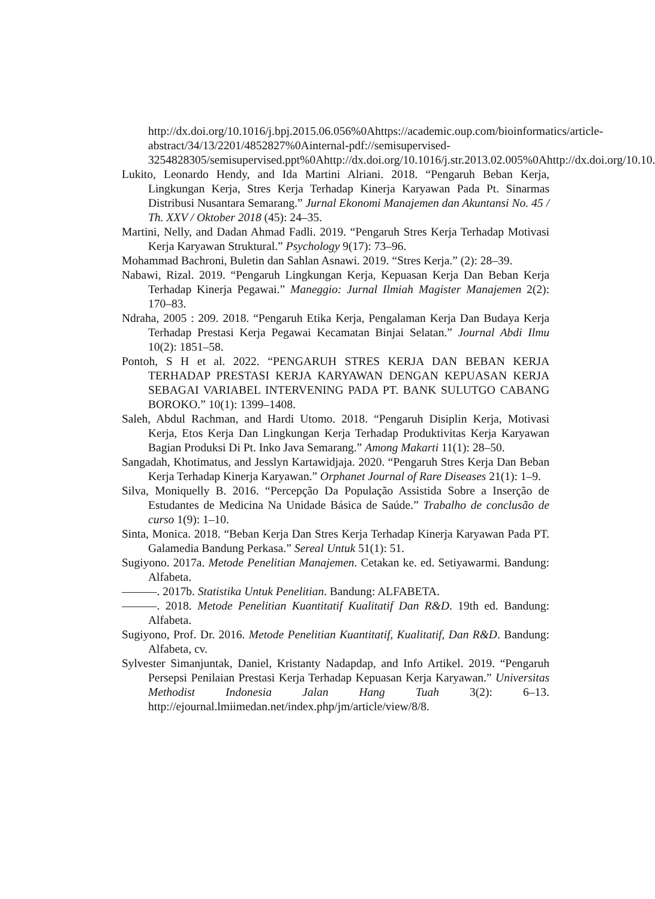http://dx.doi.org/10.1016/j.bpj.2015.06.056%0Ahttps://academic.oup.com/bioinformatics/article-abstract/34/13/2201/4852827%0Ainternal-pdf://semisupervised-
3254828305/semisupervised.ppt%0Ahttp://dx.doi.org/10.1016/j.str.2013.02.005%0Ahttp://dx.doi.org/10.10.
Lukito, Leonardo Hendy, and Ida Martini Alriani. 2018. “Pengaruh Beban Kerja, Lingkungan Kerja, Stres Kerja Terhadap Kinerja Karyawan Pada Pt. Sinarmas Distribusi Nusantara Semarang.” Jurnal Ekonomi Manajemen dan Akuntansi No. 45 / Th. XXV / Oktober 2018 (45): 24–35.
Martini, Nelly, and Dadan Ahmad Fadli. 2019. “Pengaruh Stres Kerja Terhadap Motivasi Kerja Karyawan Struktural.” Psychology 9(17): 73–96.
Mohammad Bachroni, Buletin dan Sahlan Asnawi. 2019. “Stres Kerja.” (2): 28–39.
Nabawi, Rizal. 2019. “Pengaruh Lingkungan Kerja, Kepuasan Kerja Dan Beban Kerja Terhadap Kinerja Pegawai.” Maneggio: Jurnal Ilmiah Magister Manajemen 2(2): 170–83.
Ndraha, 2005 : 209. 2018. “Pengaruh Etika Kerja, Pengalaman Kerja Dan Budaya Kerja Terhadap Prestasi Kerja Pegawai Kecamatan Binjai Selatan.” Journal Abdi Ilmu 10(2): 1851–58.
Pontoh, S H et al. 2022. “PENGARUH STRES KERJA DAN BEBAN KERJA TERHADAP PRESTASI KERJA KARYAWAN DENGAN KEPUASAN KERJA SEBAGAI VARIABEL INTERVENING PADA PT. BANK SULUTGO CABANG BOROKO.” 10(1): 1399–1408.
Saleh, Abdul Rachman, and Hardi Utomo. 2018. “Pengaruh Disiplin Kerja, Motivasi Kerja, Etos Kerja Dan Lingkungan Kerja Terhadap Produktivitas Kerja Karyawan Bagian Produksi Di Pt. Inko Java Semarang.” Among Makarti 11(1): 28–50.
Sangadah, Khotimatus, and Jesslyn Kartawidjaja. 2020. “Pengaruh Stres Kerja Dan Beban Kerja Terhadap Kinerja Karyawan.” Orphanet Journal of Rare Diseases 21(1): 1–9.
Silva, Moniquelly B. 2016. “Percepção Da População Assistida Sobre a Inserção de Estudantes de Medicina Na Unidade Básica de Saúde.” Trabalho de conclusão de curso 1(9): 1–10.
Sinta, Monica. 2018. “Beban Kerja Dan Stres Kerja Terhadap Kinerja Karyawan Pada PT. Galamedia Bandung Perkasa.” Sereal Untuk 51(1): 51.
Sugiyono. 2017a. Metode Penelitian Manajemen. Cetakan ke. ed. Setiyawarmi. Bandung: Alfabeta.
———. 2017b. Statistika Untuk Penelitian. Bandung: ALFABETA.
———. 2018. Metode Penelitian Kuantitatif Kualitatif Dan R&D. 19th ed. Bandung: Alfabeta.
Sugiyono, Prof. Dr. 2016. Metode Penelitian Kuantitatif, Kualitatif, Dan R&D. Bandung: Alfabeta, cv.
Sylvester Simanjuntak, Daniel, Kristanty Nadapdap, and Info Artikel. 2019. “Pengaruh Persepsi Penilaian Prestasi Kerja Terhadap Kepuasan Kerja Karyawan.” Universitas Methodist Indonesia Jalan Hang Tuah 3(2): 6–13. http://ejournal.lmiimedan.net/index.php/jm/article/view/8/8.